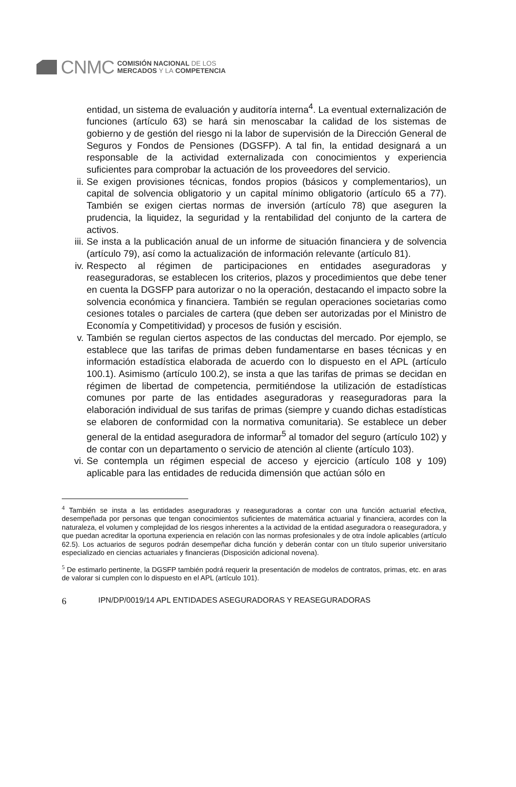CNMC
COMISIÓN NACIONAL DE LOS
MERCADOS Y LA COMPETENCIA
entidad, un sistema de evaluación y auditoría interna<sup>4</sup>. La eventual externalización de funciones (artículo 63) se hará sin menoscabar la calidad de los sistemas de gobierno y de gestión del riesgo ni la labor de supervisión de la Dirección General de Seguros y Fondos de Pensiones (DGSFP). A tal fin, la entidad designará a un responsable de la actividad externalizada con conocimientos y experiencia suficientes para comprobar la actuación de los proveedores del servicio.
ii. Se exigen provisiones técnicas, fondos propios (básicos y complementarios), un capital de solvencia obligatorio y un capital mínimo obligatorio (artículo 65 a 77). También se exigen ciertas normas de inversión (artículo 78) que aseguren la prudencia, la liquidez, la seguridad y la rentabilidad del conjunto de la cartera de activos.
iii. Se insta a la publicación anual de un informe de situación financiera y de solvencia (artículo 79), así como la actualización de información relevante (artículo 81).
iv. Respecto al régimen de participaciones en entidades aseguradoras y reaseguradoras, se establecen los criterios, plazos y procedimientos que debe tener en cuenta la DGSFP para autorizar o no la operación, destacando el impacto sobre la solvencia económica y financiera. También se regulan operaciones societarias como cesiones totales o parciales de cartera (que deben ser autorizadas por el Ministro de Economía y Competitividad) y procesos de fusión y escisión.
v. También se regulan ciertos aspectos de las conductas del mercado. Por ejemplo, se establece que las tarifas de primas deben fundamentarse en bases técnicas y en información estadística elaborada de acuerdo con lo dispuesto en el APL (artículo 100.1). Asimismo (artículo 100.2), se insta a que las tarifas de primas se decidan en régimen de libertad de competencia, permitiéndose la utilización de estadísticas comunes por parte de las entidades aseguradoras y reaseguradoras para la elaboración individual de sus tarifas de primas (siempre y cuando dichas estadísticas se elaboren de conformidad con la normativa comunitaria). Se establece un deber general de la entidad aseguradora de informar<sup>5</sup> al tomador del seguro (artículo 102) y de contar con un departamento o servicio de atención al cliente (artículo 103).
vi. Se contempla un régimen especial de acceso y ejercicio (artículo 108 y 109) aplicable para las entidades de reducida dimensión que actúan sólo en
<sup>4</sup> También se insta a las entidades aseguradoras y reaseguradoras a contar con una función actuarial efectiva, desempeñada por personas que tengan conocimientos suficientes de matemática actuarial y financiera, acordes con la naturaleza, el volumen y complejidad de los riesgos inherentes a la actividad de la entidad aseguradora o reaseguradora, y que puedan acreditar la oportuna experiencia en relación con las normas profesionales y de otra índole aplicables (artículo 62.5). Los actuarios de seguros podrán desempeñar dicha función y deberán contar con un título superior universitario especializado en ciencias actuariales y financieras (Disposición adicional novena).
<sup>5</sup> De estimarlo pertinente, la DGSFP también podrá requerir la presentación de modelos de contratos, primas, etc. en aras de valorar si cumplen con lo dispuesto en el APL (artículo 101).
6 IPN/DP/0019/14 APL ENTIDADES ASEGURADORAS Y REASEGURADORAS